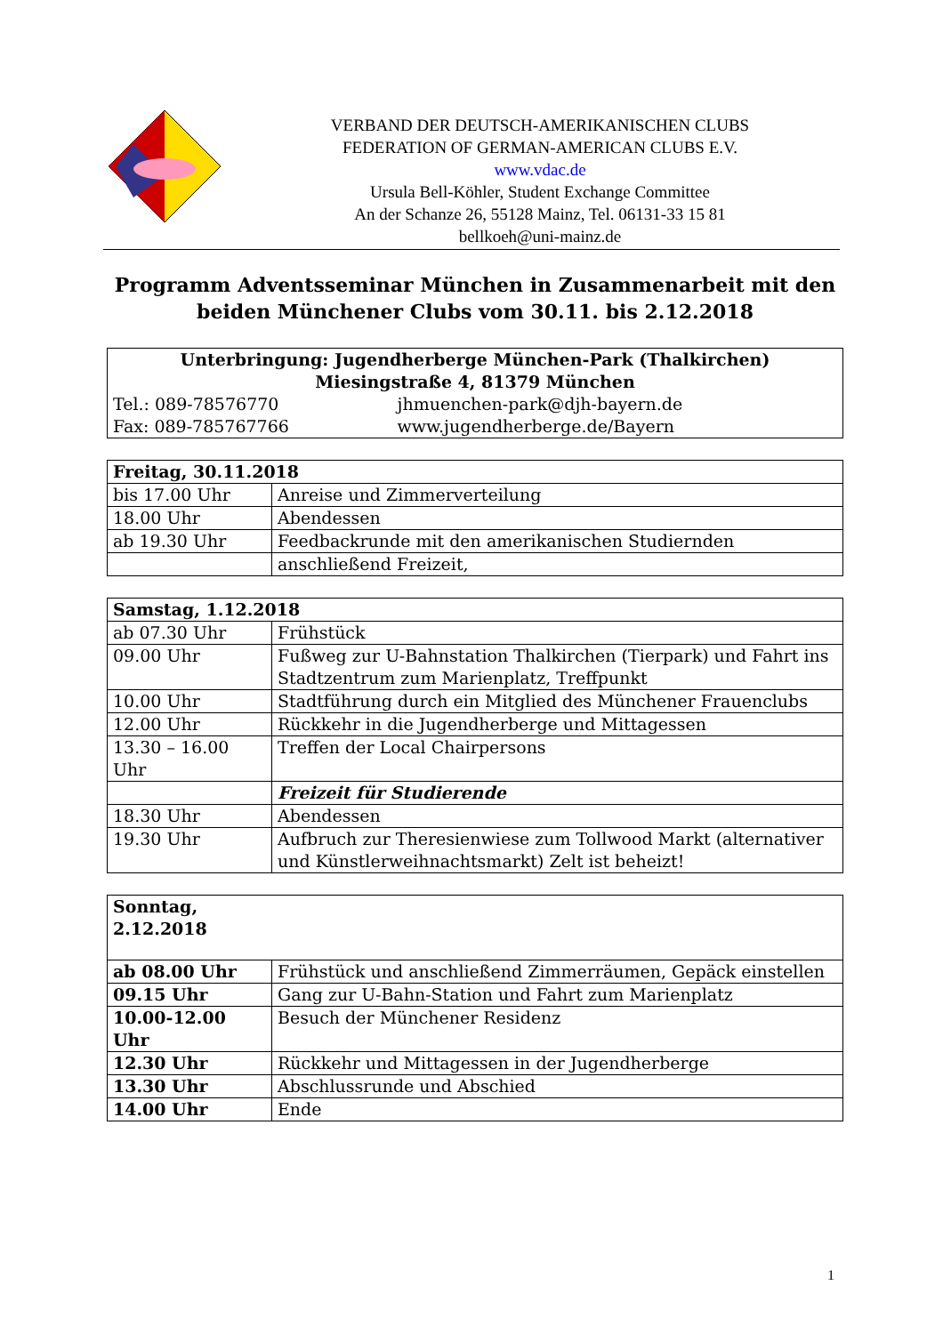VERBAND DER DEUTSCH-AMERIKANISCHEN CLUBS
FEDERATION OF GERMAN-AMERICAN CLUBS E.V.
www.vdac.de
Ursula Bell-Köhler, Student Exchange Committee
An der Schanze 26, 55128 Mainz, Tel. 06131-33 15 81
bellkoeh@uni-mainz.de
Programm Adventsseminar München in Zusammenarbeit mit den beiden Münchener Clubs vom 30.11. bis 2.12.2018
| Unterbringung: Jugendherberge München-Park (Thalkirchen) Miesingstraße 4, 81379 München | |
| Tel.: 089-78576770 | jhmuenchen-park@djh-bayern.de |
| Fax: 089-785767766 | www.jugendherberge.de/Bayern |
| Freitag, 30.11.2018 | |
| --- | --- |
| bis 17.00 Uhr | Anreise und Zimmerverteilung |
| 18.00 Uhr | Abendessen |
| ab 19.30 Uhr | Feedbackrunde mit den amerikanischen Studiernden |
| | anschließend Freizeit, |
| Samstag, 1.12.2018 | |
| --- | --- |
| ab 07.30 Uhr | Frühstück |
| 09.00 Uhr | Fußweg zur U-Bahnstation Thalkirchen (Tierpark) und Fahrt ins Stadtzentrum zum Marienplatz, Treffpunkt |
| 10.00 Uhr | Stadtführung durch ein Mitglied des Münchener Frauenclubs |
| 12.00 Uhr | Rückkehr in die Jugendherberge und Mittagessen |
| 13.30 – 16.00 Uhr | Treffen der Local Chairpersons |
| | Freizeit für Studierende |
| 18.30 Uhr | Abendessen |
| 19.30 Uhr | Aufbruch zur Theresienwiese zum Tollwood Markt (alternativer und Künstlerweihnachtsmarkt) Zelt ist beheizt! |
| Sonntag, 2.12.2018 | |
| --- | --- |
| ab 08.00 Uhr | Frühstück und anschließend Zimmerräumen, Gepäck einstellen |
| 09.15 Uhr | Gang zur U-Bahn-Station und Fahrt zum Marienplatz |
| 10.00-12.00 Uhr | Besuch der Münchener Residenz |
| 12.30 Uhr | Rückkehr und Mittagessen in der Jugendherberge |
| 13.30 Uhr | Abschlussrunde und Abschied |
| 14.00 Uhr | Ende |
1